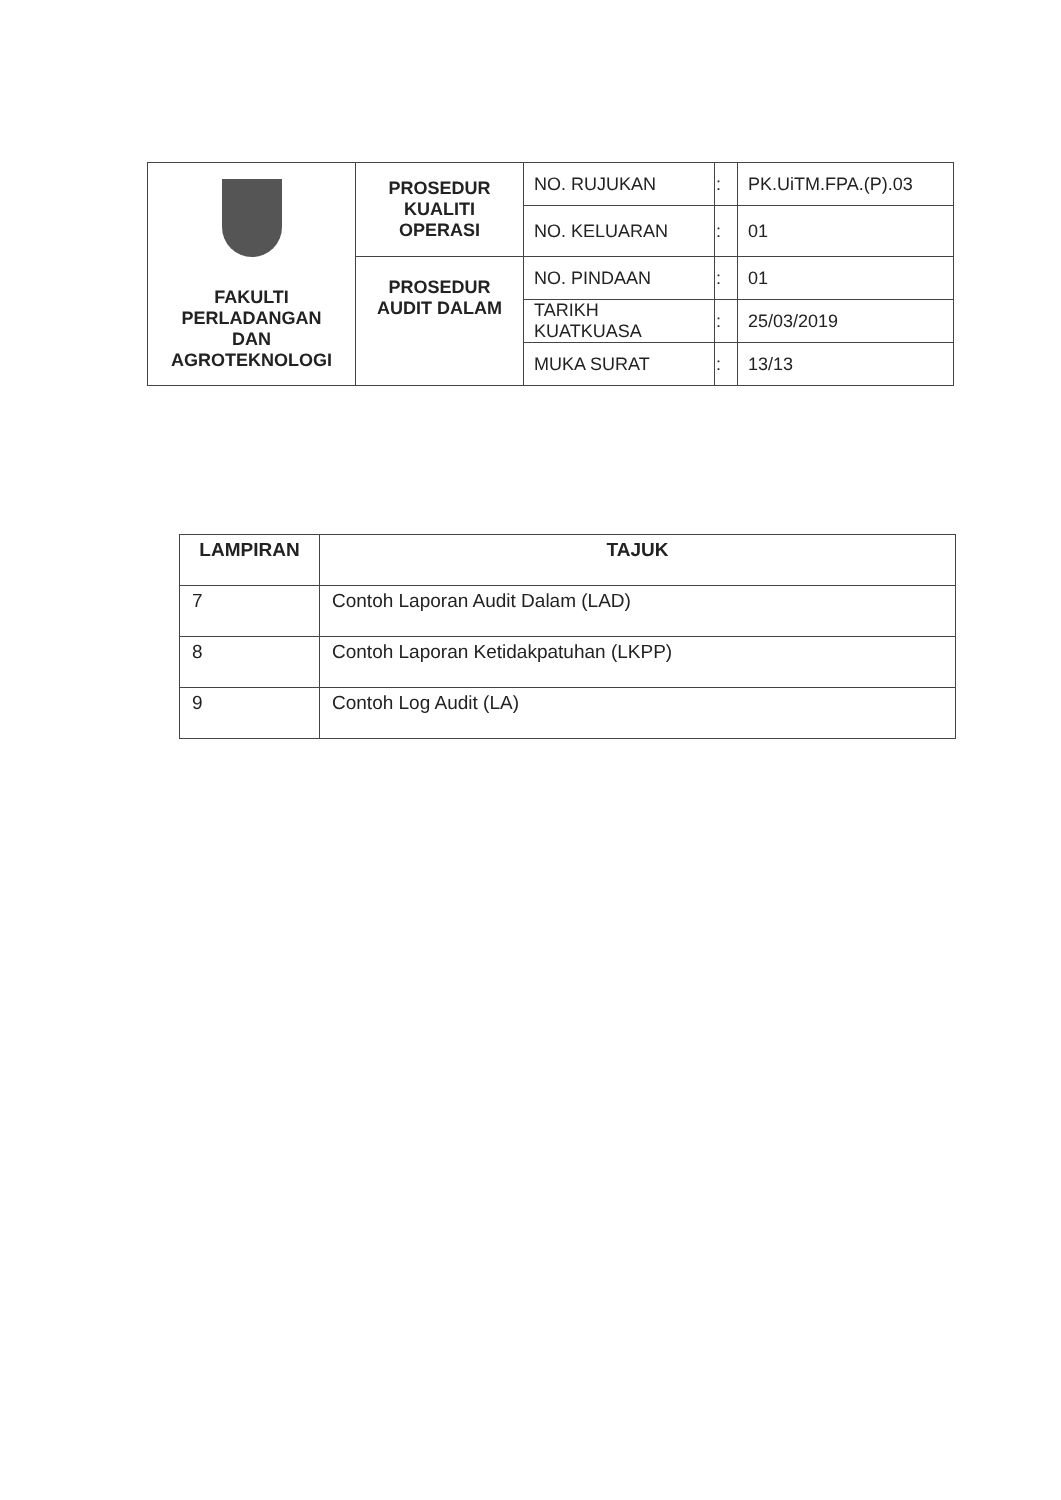| FAKULTI PERLADANGAN DAN AGROTEKNOLOGI | PROSEDUR KUALITI OPERASI | NO. RUJUKAN | : | PK.UiTM.FPA.(P).03 |
| | | NO. KELUARAN | : | 01 |
| | PROSEDUR AUDIT DALAM | NO. PINDAAN | : | 01 |
| | | TARIKH KUATKUASA | : | 25/03/2019 |
| | | MUKA SURAT | : | 13/13 |
| LAMPIRAN | TAJUK |
| --- | --- |
| 7 | Contoh Laporan Audit Dalam (LAD) |
| 8 | Contoh Laporan Ketidakpatuhan (LKPP) |
| 9 | Contoh Log Audit (LA) |